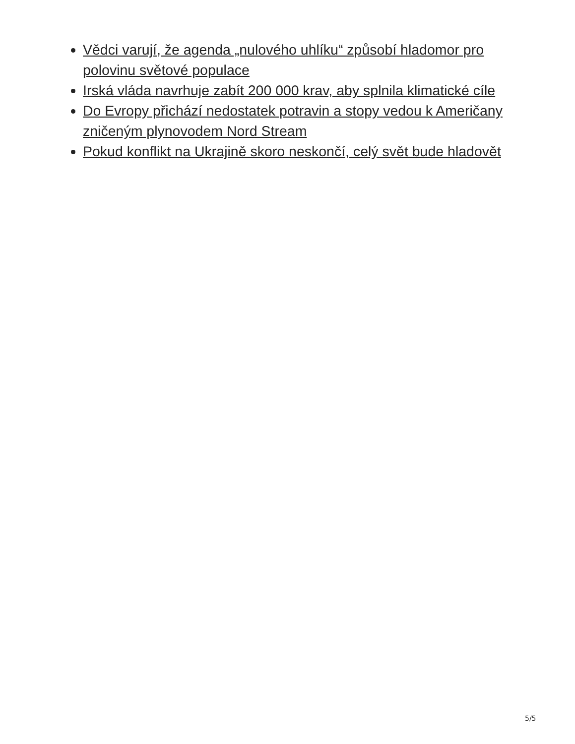Vědci varují, že agenda „nulového uhlíku“ způsobí hladomor pro polovinu světové populace
Irská vláda navrhuje zabít 200 000 krav, aby splnila klimatické cíle
Do Evropy přichází nedostatek potravin a stopy vedou k Američany zničeným plynovodem Nord Stream
Pokud konflikt na Ukrajině skoro neskončí, celý svět bude hladovět
5/5